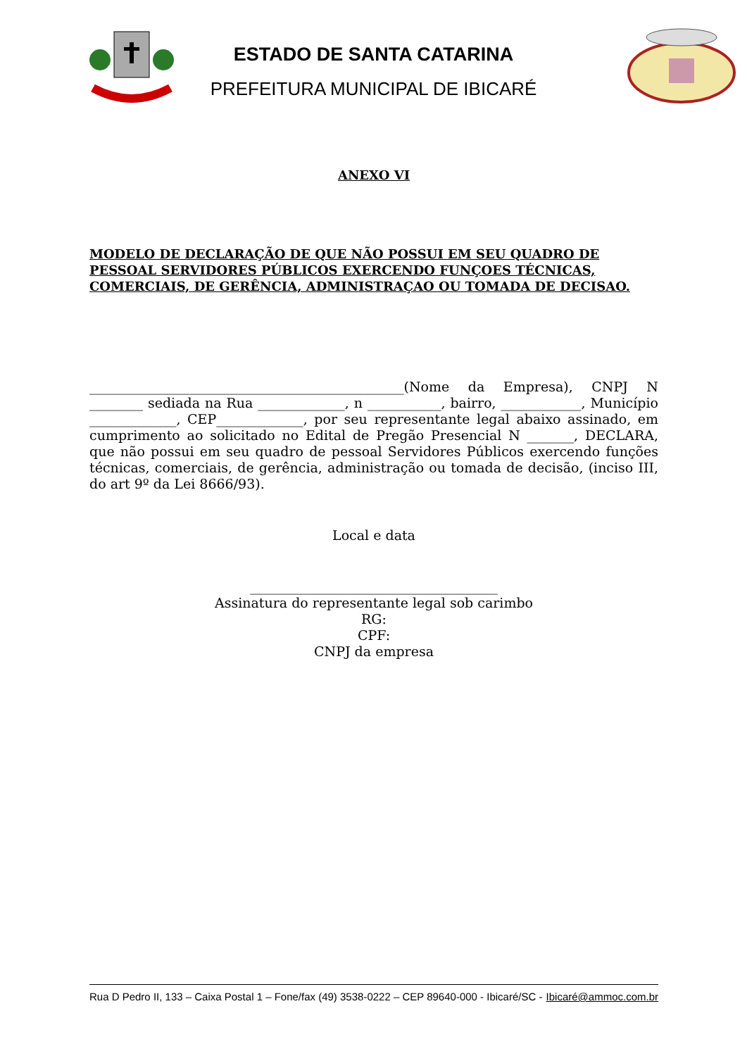ESTADO DE SANTA CATARINA
PREFEITURA MUNICIPAL DE IBICARÉ
ANEXO VI
MODELO DE DECLARAÇÃO DE QUE NÃO POSSUI EM SEU QUADRO DE PESSOAL SERVIDORES PÚBLICOS EXERCENDO FUNÇOES TÉCNICAS, COMERCIAIS, DE GERÊNCIA, ADMINISTRAÇAO OU TOMADA DE DECISAO.
_______________________________________________(Nome da Empresa), CNPJ N ________ sediada na Rua _____________, n ___________, bairro, ____________, Município _____________, CEP_____________, por seu representante legal abaixo assinado, em cumprimento ao solicitado no Edital de Pregão Presencial N _______, DECLARA, que não possui em seu quadro de pessoal Servidores Públicos exercendo funções técnicas, comerciais, de gerência, administração ou tomada de decisão, (inciso III, do art 9º da Lei 8666/93).
Local e data
_____________________________________
Assinatura do representante legal sob carimbo
RG:
CPF:
CNPJ da empresa
Rua D Pedro II, 133 – Caixa Postal 1 – Fone/fax (49) 3538-0222 – CEP 89640-000 - Ibicaré/SC - Ibicaré@ammoc.com.br